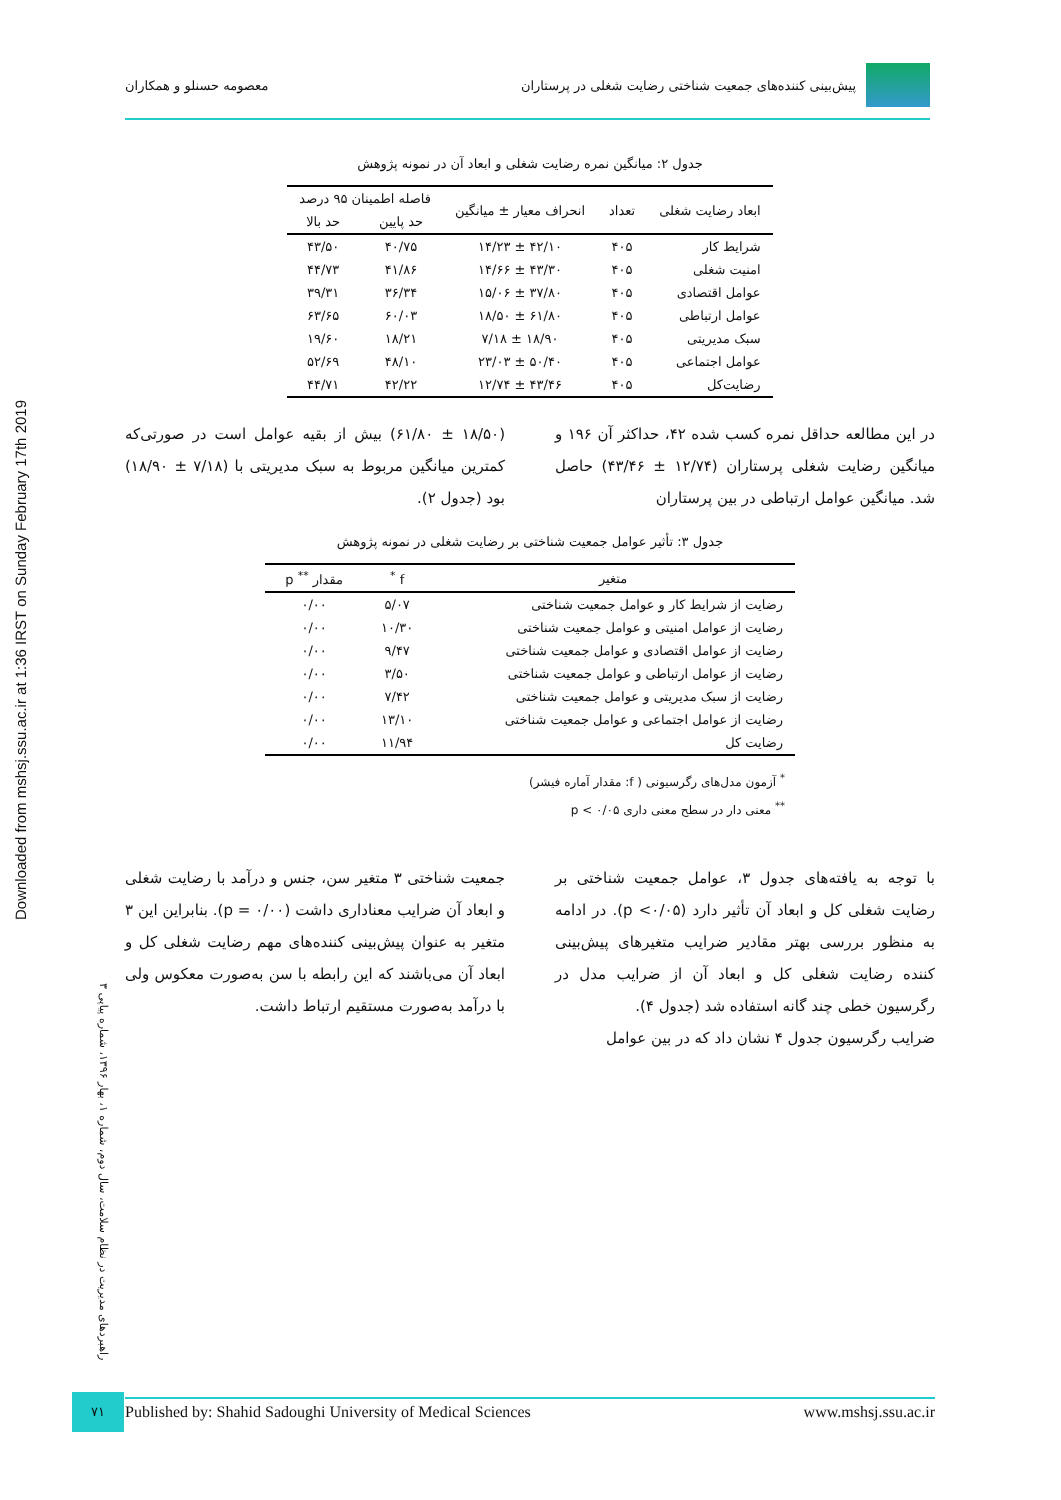Downloaded from mshsj.ssu.ac.ir at 1:36 IRST on Sunday February 17th 2019
پیش‌بینی کننده‌های جمعیت شناختی رضایت شغلی در پرستاران
معصومه حسنلو و همکاران
جدول ۲: میانگین نمره رضایت شغلی و ابعاد آن در نمونه پژوهش
| ابعاد رضایت شغلی | تعداد | انحراف معیار ± میانگین | فاصله اطمینان ۹۵ درصد | |
| --- | --- | --- | --- | --- |
| | | | حد پایین | حد بالا |
| شرایط کار | ۴۰۵ | ۴۲/۱۰ ± ۱۴/۲۳ | ۴۰/۷۵ | ۴۳/۵۰ |
| امنیت شغلی | ۴۰۵ | ۴۳/۳۰ ± ۱۴/۶۶ | ۴۱/۸۶ | ۴۴/۷۳ |
| عوامل اقتصادی | ۴۰۵ | ۳۷/۸۰ ± ۱۵/۰۶ | ۳۶/۳۴ | ۳۹/۳۱ |
| عوامل ارتباطی | ۴۰۵ | ۶۱/۸۰ ± ۱۸/۵۰ | ۶۰/۰۳ | ۶۳/۶۵ |
| سبک مدیریتی | ۴۰۵ | ۱۸/۹۰ ± ۷/۱۸ | ۱۸/۲۱ | ۱۹/۶۰ |
| عوامل اجتماعی | ۴۰۵ | ۵۰/۴۰ ± ۲۳/۰۳ | ۴۸/۱۰ | ۵۲/۶۹ |
| رضایت‌کل | ۴۰۵ | ۴۳/۴۶ ± ۱۲/۷۴ | ۴۲/۲۲ | ۴۴/۷۱ |
در این مطالعه حداقل نمره کسب شده ۴۲، حداکثر آن ۱۹۶ و میانگین رضایت شغلی پرستاران (۱۲/۷۴ ± ۴۳/۴۶) حاصل شد. میانگین عوامل ارتباطی در بین پرستاران
(۱۸/۵۰ ± ۶۱/۸۰) بیش از بقیه عوامل است در صورتی‌که کمترین میانگین مربوط به سبک مدیریتی با (۷/۱۸ ± ۱۸/۹۰) بود (جدول ۲).
جدول ۳: تأثیر عوامل جمعیت شناختی بر رضایت شغلی در نمونه پژوهش
| متغیر | f <sup>*</sup> | مقدار <sup>**</sup> p |
| --- | --- | --- |
| رضایت از شرایط کار و عوامل جمعیت شناختی | ۵/۰۷ | ۰/۰۰ |
| رضایت از عوامل امنیتی و عوامل جمعیت شناختی | ۱۰/۳۰ | ۰/۰۰ |
| رضایت از عوامل اقتصادی و عوامل جمعیت شناختی | ۹/۴۷ | ۰/۰۰ |
| رضایت از عوامل ارتباطی و عوامل جمعیت شناختی | ۳/۵۰ | ۰/۰۰ |
| رضایت از سبک مدیریتی و عوامل جمعیت شناختی | ۷/۴۲ | ۰/۰۰ |
| رضایت از عوامل اجتماعی و عوامل جمعیت شناختی | ۱۳/۱۰ | ۰/۰۰ |
| رضایت کل | ۱۱/۹۴ | ۰/۰۰ |
<sup>*</sup> آزمون مدل‌های رگرسیونی ( f: مقدار آماره فیشر)
<sup>**</sup> معنی دار در سطح معنی داری p < ۰/۰۵
با توجه به یافته‌های جدول ۳، عوامل جمعیت شناختی بر رضایت شغلی کل و ابعاد آن تأثیر دارد (p <۰/۰۵). در ادامه به منظور بررسی بهتر مقادیر ضرایب متغیرهای پیش‌بینی کننده رضایت شغلی کل و ابعاد آن از ضرایب مدل در رگرسیون خطی چند گانه استفاده شد (جدول ۴).
ضرایب رگرسیون جدول ۴ نشان داد که در بین عوامل
جمعیت شناختی ۳ متغیر سن، جنس و درآمد با رضایت شغلی و ابعاد آن ضرایب معناداری داشت (p = ۰/۰۰). بنابراین این ۳ متغیر به عنوان پیش‌بینی کننده‌های مهم رضایت شغلی کل و ابعاد آن می‌باشند که این رابطه با سن به‌صورت معکوس ولی با درآمد به‌صورت مستقیم ارتباط داشت.
راهبردهای مدیریت در نظام سلامت، سال دوم، شماره ۱، بهار ۱۳۹۶، شماره پیاپی ۳
۷۱ Published by: Shahid Sadoughi University of Medical Sciences www.mshsj.ssu.ac.ir